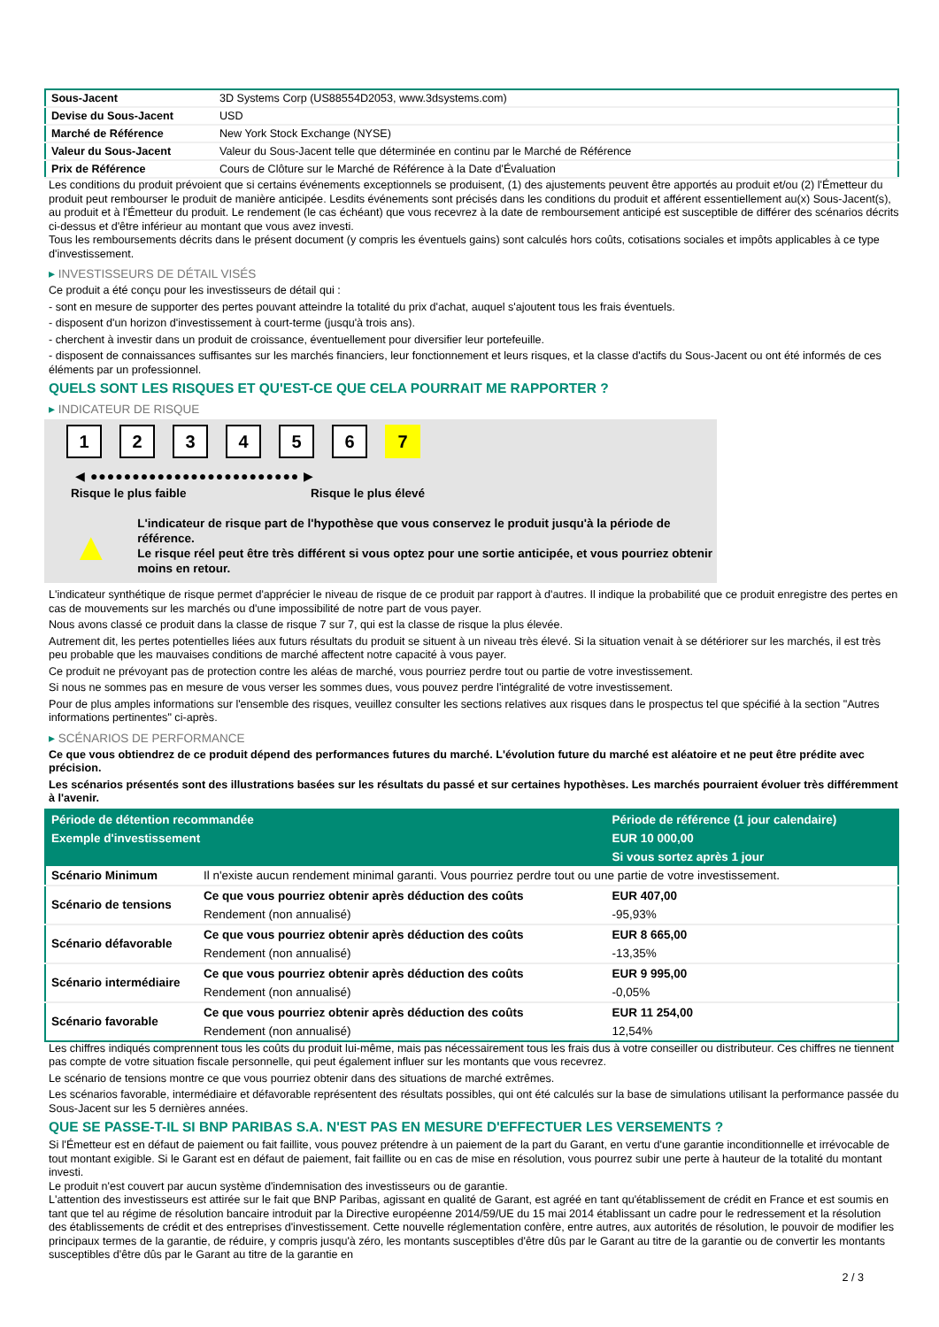| Sous-Jacent | 3D Systems Corp (US88554D2053, www.3dsystems.com) |
| Devise du Sous-Jacent | USD |
| Marché de Référence | New York Stock Exchange (NYSE) |
| Valeur du Sous-Jacent | Valeur du Sous-Jacent telle que déterminée en continu par le Marché de Référence |
| Prix de Référence | Cours de Clôture sur le Marché de Référence à la Date d'Évaluation |
Les conditions du produit prévoient que si certains événements exceptionnels se produisent, (1) des ajustements peuvent être apportés au produit et/ou (2) l'Émetteur du produit peut rembourser le produit de manière anticipée. Lesdits événements sont précisés dans les conditions du produit et afférent essentiellement au(x) Sous-Jacent(s), au produit et à l'Émetteur du produit. Le rendement (le cas échéant) que vous recevrez à la date de remboursement anticipé est susceptible de différer des scénarios décrits ci-dessus et d'être inférieur au montant que vous avez investi.
Tous les remboursements décrits dans le présent document (y compris les éventuels gains) sont calculés hors coûts, cotisations sociales et impôts applicables à ce type d'investissement.
▸ INVESTISSEURS DE DÉTAIL VISÉS
Ce produit a été conçu pour les investisseurs de détail qui :
- sont en mesure de supporter des pertes pouvant atteindre la totalité du prix d'achat, auquel s'ajoutent tous les frais éventuels.
- disposent d'un horizon d'investissement à court-terme (jusqu'à trois ans).
- cherchent à investir dans un produit de croissance, éventuellement pour diversifier leur portefeuille.
- disposent de connaissances suffisantes sur les marchés financiers, leur fonctionnement et leurs risques, et la classe d'actifs du Sous-Jacent ou ont été informés de ces éléments par un professionnel.
QUELS SONT LES RISQUES ET QU'EST-CE QUE CELA POURRAIT ME RAPPORTER ?
▸ INDICATEUR DE RISQUE
1 2 3 4 5 6 7
◀ ●●●●●●●●●●●●●●●●●●●●●●●●● ▶
Risque le plus faible Risque le plus élevé
▲
L'indicateur de risque part de l'hypothèse que vous conservez le produit jusqu'à la période de référence.
Le risque réel peut être très différent si vous optez pour une sortie anticipée, et vous pourriez obtenir moins en retour.
L'indicateur synthétique de risque permet d'apprécier le niveau de risque de ce produit par rapport à d'autres. Il indique la probabilité que ce produit enregistre des pertes en cas de mouvements sur les marchés ou d'une impossibilité de notre part de vous payer.
Nous avons classé ce produit dans la classe de risque 7 sur 7, qui est la classe de risque la plus élevée.
Autrement dit, les pertes potentielles liées aux futurs résultats du produit se situent à un niveau très élevé. Si la situation venait à se détériorer sur les marchés, il est très peu probable que les mauvaises conditions de marché affectent notre capacité à vous payer.
Ce produit ne prévoyant pas de protection contre les aléas de marché, vous pourriez perdre tout ou partie de votre investissement.
Si nous ne sommes pas en mesure de vous verser les sommes dues, vous pouvez perdre l'intégralité de votre investissement.
Pour de plus amples informations sur l'ensemble des risques, veuillez consulter les sections relatives aux risques dans le prospectus tel que spécifié à la section "Autres informations pertinentes" ci-après.
▸ SCÉNARIOS DE PERFORMANCE
Ce que vous obtiendrez de ce produit dépend des performances futures du marché. L'évolution future du marché est aléatoire et ne peut être prédite avec précision.
Les scénarios présentés sont des illustrations basées sur les résultats du passé et sur certaines hypothèses. Les marchés pourraient évoluer très différemment à l'avenir.
| Période de détention recommandée | | Période de référence (1 jour calendaire) |
| --- | --- | --- |
| Exemple d'investissement | | EUR 10 000,00 |
| | | Si vous sortez après 1 jour |
| Scénario Minimum | Il n'existe aucun rendement minimal garanti. Vous pourriez perdre tout ou une partie de votre investissement. | |
| Scénario de tensions | Ce que vous pourriez obtenir après déduction des coûts | EUR 407,00 |
| | Rendement (non annualisé) | -95,93% |
| Scénario défavorable | Ce que vous pourriez obtenir après déduction des coûts | EUR 8 665,00 |
| | Rendement (non annualisé) | -13,35% |
| Scénario intermédiaire | Ce que vous pourriez obtenir après déduction des coûts | EUR 9 995,00 |
| | Rendement (non annualisé) | -0,05% |
| Scénario favorable | Ce que vous pourriez obtenir après déduction des coûts | EUR 11 254,00 |
| | Rendement (non annualisé) | 12,54% |
Les chiffres indiqués comprennent tous les coûts du produit lui-même, mais pas nécessairement tous les frais dus à votre conseiller ou distributeur. Ces chiffres ne tiennent pas compte de votre situation fiscale personnelle, qui peut également influer sur les montants que vous recevrez.
Le scénario de tensions montre ce que vous pourriez obtenir dans des situations de marché extrêmes.
Les scénarios favorable, intermédiaire et défavorable représentent des résultats possibles, qui ont été calculés sur la base de simulations utilisant la performance passée du Sous-Jacent sur les 5 dernières années.
QUE SE PASSE-T-IL SI BNP PARIBAS S.A. N'EST PAS EN MESURE D'EFFECTUER LES VERSEMENTS ?
Si l'Émetteur est en défaut de paiement ou fait faillite, vous pouvez prétendre à un paiement de la part du Garant, en vertu d'une garantie inconditionnelle et irrévocable de tout montant exigible. Si le Garant est en défaut de paiement, fait faillite ou en cas de mise en résolution, vous pourrez subir une perte à hauteur de la totalité du montant investi.
Le produit n'est couvert par aucun système d'indemnisation des investisseurs ou de garantie.
L'attention des investisseurs est attirée sur le fait que BNP Paribas, agissant en qualité de Garant, est agréé en tant qu'établissement de crédit en France et est soumis en tant que tel au régime de résolution bancaire introduit par la Directive européenne 2014/59/UE du 15 mai 2014 établissant un cadre pour le redressement et la résolution des établissements de crédit et des entreprises d'investissement. Cette nouvelle réglementation confère, entre autres, aux autorités de résolution, le pouvoir de modifier les principaux termes de la garantie, de réduire, y compris jusqu'à zéro, les montants susceptibles d'être dûs par le Garant au titre de la garantie ou de convertir les montants susceptibles d'être dûs par le Garant au titre de la garantie en
2 / 3